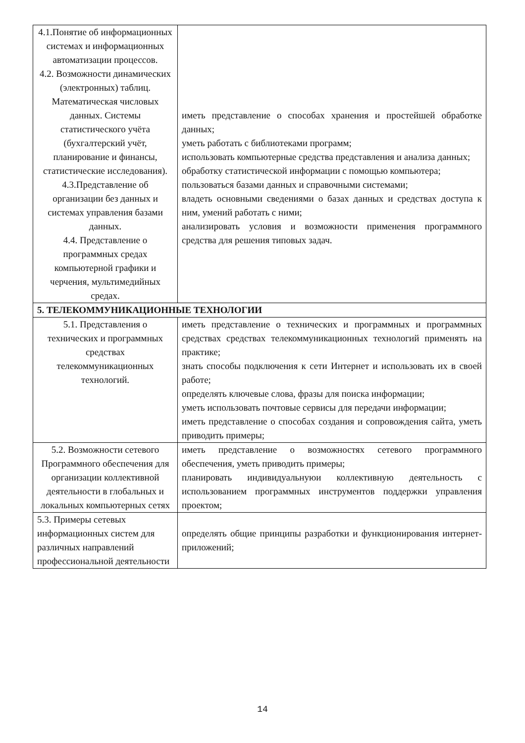| 4.1.Понятие об информационных системах и информационных автоматизации процессов. 4.2. Возможности динамических (электронных) таблиц. Математическая числовых данных. Системы статистического учёта (бухгалтерский учёт, планирование и финансы, статистические исследования). 4.3.Представление об организации без данных и системах управления базами данных. 4.4. Представление о программных средах компьютерной графики и черчения, мультимедийных средах. | иметь представление о способах хранения и простейшей обработке данных; уметь работать с библиотеками программ; использовать компьютерные средства представления и анализа данных; обработку статистической информации с помощью компьютера; пользоваться базами данных и справочными системами; владеть основными сведениями о базах данных и средствах доступа к ним, умений работать с ними; анализировать условия и возможности применения программного средства для решения типовых задач. |
| 5. ТЕЛЕКОММУНИКАЦИОННЫЕ ТЕХНОЛОГИИ | |
| 5.1. Представления о технических и программных средствах телекоммуникационных технологий. | иметь представление о технических и программных и программных средствах средствах телекоммуникационных технологий применять на практике; знать способы подключения к сети Интернет и использовать их в своей работе; определять ключевые слова, фразы для поиска информации; уметь использовать почтовые сервисы для передачи информации; иметь представление о способах создания и сопровождения сайта, уметь приводить примеры; |
| 5.2. Возможности сетевого Программного обеспечения для организации коллективной деятельности в глобальных и локальных компьютерных сетях | иметь представление о возможностях сетевого программного обеспечения, уметь приводить примеры; планировать индивидуальнуюи коллективную деятельность с использованием программных инструментов поддержки управления проектом; |
| 5.3. Примеры сетевых информационных систем для различных направлений профессиональной деятельности | определять общие принципы разработки и функционирования интернет-приложений; |
14